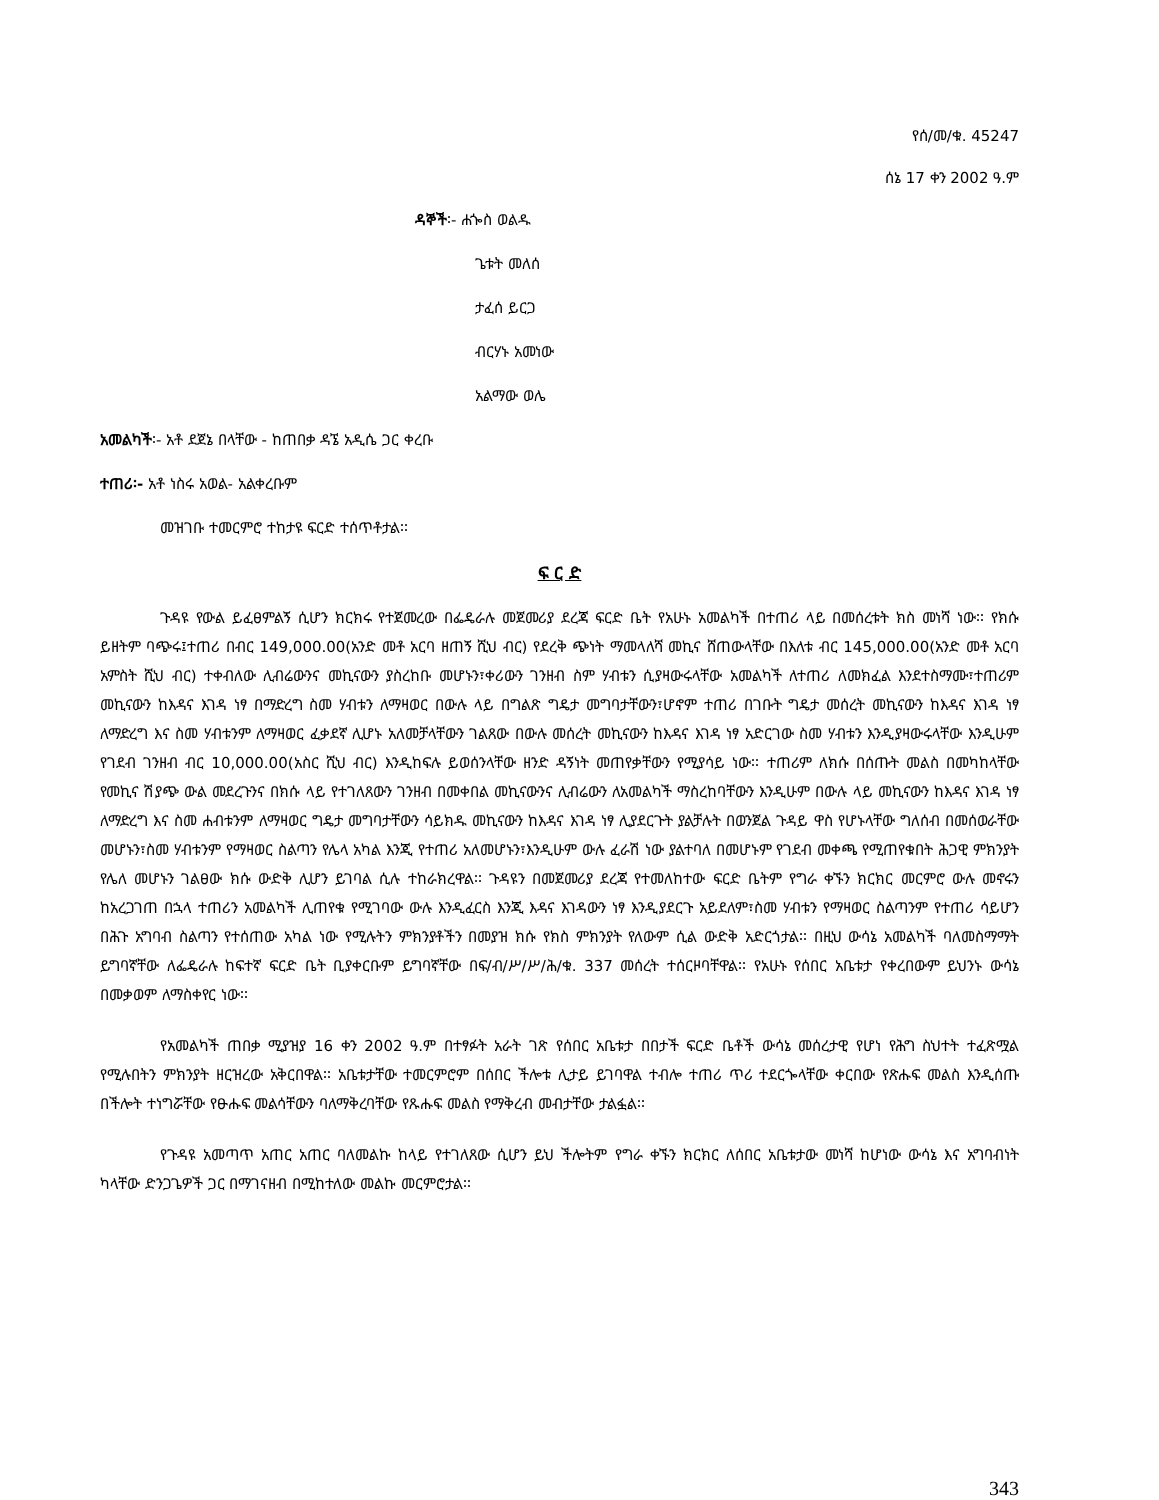የሰ/መ/ቁ. 45247
ሰኔ 17 ቀን 2002 ዓ.ም
ዳኞች፡- ሐጐስ ወልዱ
ጌቱት መለሰ
ታፈሰ ይርጋ
ብርሃኑ አመነው
አልማው ወሌ
አመልካች፡- አቶ ደጀኔ በላቸው - ከጠበቃ ዳኜ አዲሴ ጋር ቀረቡ
ተጠሪ፡- አቶ ነስሩ አወል- አልቀረቡም
መዝገቡ ተመርምሮ ተከታዩ ፍርድ ተሰጥቶታል፡፡
ፍ ር ድ
ጉዳዩ የውል ይፈፀምልኝ ሲሆን ክርክሩ የተጀመረው በፌዴራሉ መጀመሪያ ደረጃ ፍርድ ቤት የአሁኑ አመልካች በተጠሪ ላይ በመሰረቱት ክስ መነሻ ነው፡፡ የክሱ ይዘትም ባጭሩ፤ተጠሪ በብር 149,000.00(አንድ መቶ አርባ ዘጠኝ ሺህ ብር) የደረቅ ጭነት ማመላለሻ መኪና ሸጠውላቸው በእለቱ ብር 145,000.00(አንድ መቶ አርባ አምስት ሺህ ብር) ተቀብለው ሊብሬውንና መኪናውን ያስረከቡ መሆኑን፣ቀሪውን ገንዘብ ስም ሃብቱን ሲያዛውሩላቸው አመልካች ለተጠሪ ለመክፈል እንደተስማሙ፣ተጠሪም መኪናውን ከእዳና እገዳ ነፃ በማድረግ ስመ ሃብቱን ለማዛወር በውሉ ላይ በግልጽ ግዴታ መግባታቸውን፣ሆኖም ተጠሪ በገቡት ግዴታ መሰረት መኪናውን ከእዳና እገዳ ነፃ ለማድረግ እና ስመ ሃብቱንም ለማዛወር ፈቃደኛ ሊሆኑ አለመቻላቸውን ገልጸው በውሉ መሰረት መኪናውን ከእዳና እገዳ ነፃ አድርገው ስመ ሃብቱን እንዲያዛውሩላቸው እንዲሁም የገደብ ገንዘብ ብር 10,000.00(አስር ሺህ ብር) እንዲከፍሉ ይወሰንላቸው ዘንድ ዳኝነት መጠየቃቸውን የሚያሳይ ነው፡፡ ተጠሪም ለክሱ በሰጡት መልስ በመካከላቸው የመኪና ሽያጭ ውል መደረጉንና በክሱ ላይ የተገለጸውን ገንዘብ በመቀበል መኪናውንና ሊብሬውን ለአመልካች ማስረከባቸውን እንዲሁም በውሉ ላይ መኪናውን ከእዳና እገዳ ነፃ ለማድረግ እና ስመ ሐብቱንም ለማዛወር ግዴታ መግባታቸውን ሳይክዱ መኪናውን ከእዳና እገዳ ነፃ ሊያደርጉት ያልቻሉት በወንጀል ጉዳይ ዋስ የሆኑላቸው ግለሰብ በመሰወራቸው መሆኑን፣ስመ ሃብቱንም የማዛወር ስልጣን የሌላ አካል እንጂ የተጠሪ አለመሆኑን፣እንዲሁም ውሉ ፈራሽ ነው ያልተባለ በመሆኑም የገደብ መቀጫ የሚጠየቁበት ሕጋዊ ምክንያት የሌለ መሆኑን ገልፀው ክሱ ውድቅ ሊሆን ይገባል ሲሉ ተከራክረዋል፡፡ ጉዳዩን በመጀመሪያ ደረጃ የተመለከተው ፍርድ ቤትም የግራ ቀኙን ክርክር መርምሮ ውሉ መኖሩን ከአረጋገጠ በኋላ ተጠሪን አመልካች ሊጠየቁ የሚገባው ውሉ እንዲፈርስ እንጂ እዳና እገዳውን ነፃ እንዲያደርጉ አይደለም፣ስመ ሃብቱን የማዛወር ስልጣንም የተጠሪ ሳይሆን በሕጉ አግባብ ስልጣን የተሰጠው አካል ነው የሚሉትን ምክንያቶችን በመያዝ ክሱ የክስ ምክንያት የለውም ሲል ውድቅ አድርጎታል፡፡ በዚህ ውሳኔ አመልካች ባለመስማማት ይግባኛቸው ለፌዴራሉ ከፍተኛ ፍርድ ቤት ቢያቀርቡም ይግባኛቸው በፍ/ብ/ሥ/ሥ/ሕ/ቁ. 337 መሰረት ተሰርዞባቸዋል፡፡ የአሁኑ የሰበር አቤቱታ የቀረበውም ይህንኑ ውሳኔ በመቃወም ለማስቀየር ነው፡፡
የአመልካች ጠበቃ ሚያዝያ 16 ቀን 2002 ዓ.ም በተፃፉት አራት ገጽ የሰበር አቤቱታ በበታች ፍርድ ቤቶች ውሳኔ መሰረታዊ የሆነ የሕግ ስህተት ተፈጽሟል የሚሉበትን ምክንያት ዘርዝረው አቅርበዋል፡፡ አቤቱታቸው ተመርምሮም በሰበር ችሎቱ ሊታይ ይገባዋል ተብሎ ተጠሪ ጥሪ ተደርጐላቸው ቀርበው የጽሑፍ መልስ እንዲሰጡ በችሎት ተነግሯቸው የፁሑፍ መልሳቸውን ባለማቅረባቸው የጹሑፍ መልስ የማቅረብ መብታቸው ታልፏል፡፡
የጉዳዩ አመጣጥ አጠር አጠር ባለመልኩ ከላይ የተገለጸው ሲሆን ይህ ችሎትም የግራ ቀኙን ክርክር ለሰበር አቤቱታው መነሻ ከሆነው ውሳኔ እና አግባብነት ካላቸው ድንጋጌዎች ጋር በማገናዘብ በሚከተለው መልኩ መርምሮታል፡፡
343